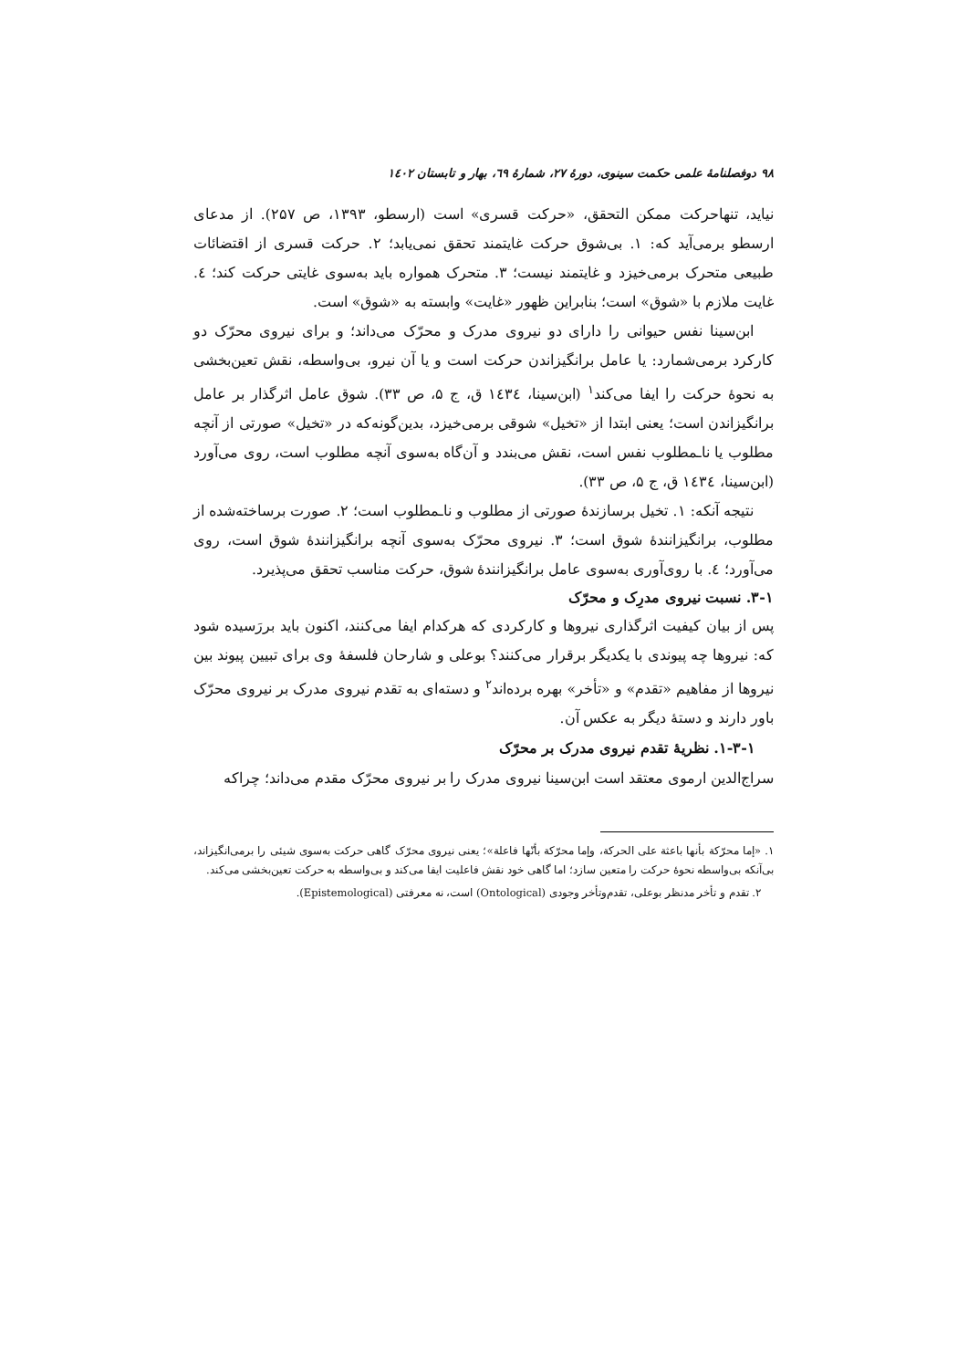۹۸ دوفصلنامهٔ علمی حکمت سینوی، دورهٔ ۲۷، شمارهٔ ٦۹، بهار و تابستان ۱٤۰۲
نیاید، تنهاحرکت ممکن التحقق، «حرکت قسری» است (ارسطو، ۱۳۹۳، ص ۲۵۷). از مدعای ارسطو برمی‌آید که: ۱. بی‌شوق حرکت غایتمند تحقق نمی‌یابد؛ ۲. حرکت قسری از اقتضائات طبیعی متحرک برمی‌خیزد و غایتمند نیست؛ ۳. متحرک همواره باید به‌سوی غایتی حرکت کند؛ ٤. غایت ملازم با «شوق» است؛ بنابراین ظهور «غایت» وابسته به «شوق» است.
ابن‌سینا نفس حیوانی را دارای دو نیروی مدرک و محرّک می‌داند؛ و برای نیروی محرّک دو کارکرد برمی‌شمارد: یا عامل برانگیزاندن حرکت است و یا آن نیرو، بی‌واسطه، نقش تعین‌بخشی به نحوهٔ حرکت را ایفا می‌کند<sup>۱</sup> (ابن‌سینا، ۱٤۳٤ ق، ج ۵، ص ۳۳). شوق عامل اثرگذار بر عامل برانگیزاندن است؛ یعنی ابتدا از «تخیل» شوقی برمی‌خیزد، بدین‌گونه‌که در «تخیل» صورتی از آنچه مطلوب یا نا‌ـمطلوب نفس است، نقش می‌بندد و آن‌گاه به‌سوی آنچه مطلوب است، روی می‌آورد (ابن‌سینا، ۱٤۳٤ ق، ج ۵، ص ۳۳).
نتیجه آنکه: ۱. تخیل برسازندهٔ صورتی از مطلوب و نا‌ـمطلوب است؛ ۲. صورت برساخته‌شده از مطلوب، برانگیزانندهٔ شوق است؛ ۳. نیروی محرّک به‌سوی آنچه برانگیزانندهٔ شوق است، روی می‌آورد؛ ٤. با روی‌آوری به‌سوی عامل برانگیزانندهٔ شوق، حرکت مناسب تحقق می‌پذیرد.
۳-۱. نسبت نیروی مدرِک و محرّک
پس از بیان کیفیت اثرگذاری نیروها و کارکردی که هرکدام ایفا می‌کنند، اکنون باید بررَسیده شود که: نیروها چه پیوندی با یکدیگر برقرار می‌کنند؟ بوعلی و شارحان فلسفهٔ وی برای تبیین پیوند بین نیروها از مفاهیم «تقدم» و «تأخر» بهره برده‌اند<sup>۲</sup> و دسته‌ای به تقدم نیروی مدرک بر نیروی محرّک باور دارند و دستهٔ دیگر به عکس آن.
۱-۳-۱. نظریهٔ تقدم نیروی مدرک بر محرّک
سراج‌الدین ارموی معتقد است ابن‌سینا نیروی مدرک را بر نیروی محرّک مقدم می‌داند؛ چراکه
۱. «إما محرّکة بأنها باعثة علی الحرکة، وإما محرّکة بأنّها فاعلة»؛ یعنی نیروی محرّک گاهی حرکت به‌سوی شیئی را برمی‌انگیزاند، بی‌آنکه بی‌واسطه نحوهٔ حرکت را متعین سازد؛ اما گاهی خود نقش فاعلیت ایفا می‌کند و بی‌واسطه به حرکت تعین‌بخشی می‌کند.
۲. تقدم و تأخر مدنظر بوعلی، تقدم‌وتأخر وجودی (Ontological) است، نه معرفتی (Epistemological).